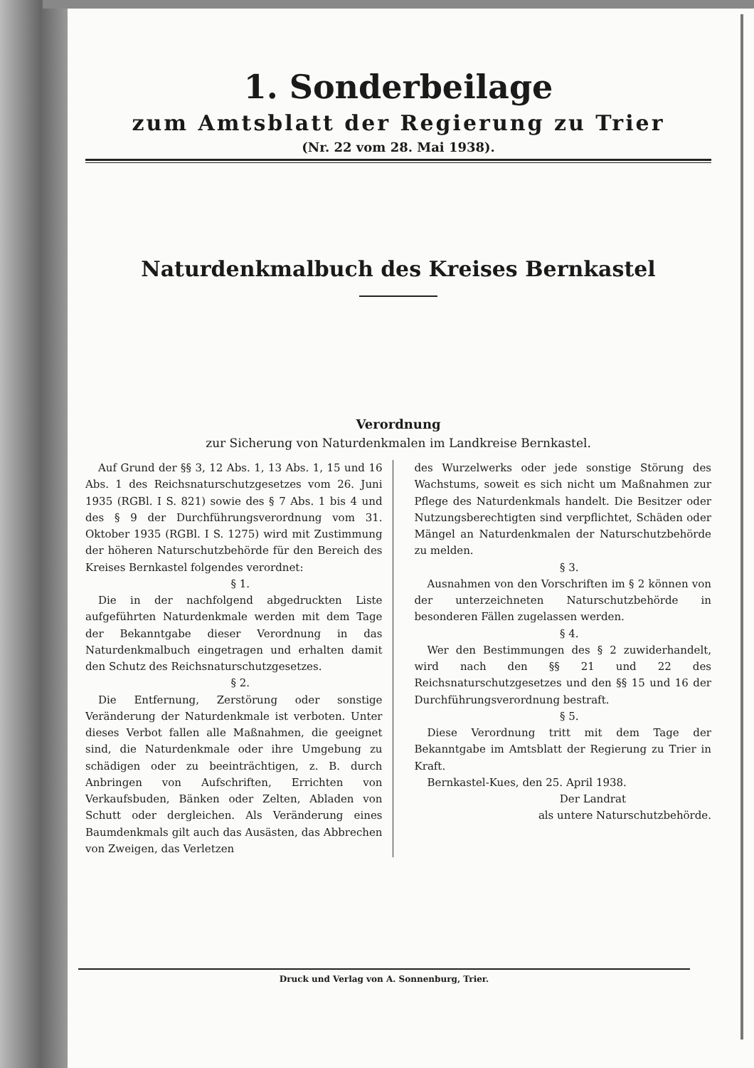1. Sonderbeilage
zum Amtsblatt der Regierung zu Trier
(Nr. 22 vom 28. Mai 1938).
Naturdenkmalbuch des Kreises Bernkastel
Verordnung
zur Sicherung von Naturdenkmalen im Landkreise Bernkastel.
Auf Grund der §§ 3, 12 Abs. 1, 13 Abs. 1, 15 und 16 Abs. 1 des Reichsnaturschutzgesetzes vom 26. Juni 1935 (RGBl. I S. 821) sowie des § 7 Abs. 1 bis 4 und des § 9 der Durchführungsverordnung vom 31. Oktober 1935 (RGBl. I S. 1275) wird mit Zustimmung der höheren Naturschutzbehörde für den Bereich des Kreises Bernkastel folgendes verordnet:
§ 1.
Die in der nachfolgend abgedruckten Liste aufgeführten Naturdenkmale werden mit dem Tage der Bekanntgabe dieser Verordnung in das Naturdenkmalbuch eingetragen und erhalten damit den Schutz des Reichsnaturschutzgesetzes.
§ 2.
Die Entfernung, Zerstörung oder sonstige Veränderung der Naturdenkmale ist verboten. Unter dieses Verbot fallen alle Maßnahmen, die geeignet sind, die Naturdenkmale oder ihre Umgebung zu schädigen oder zu beeinträchtigen, z. B. durch Anbringen von Aufschriften, Errichten von Verkaufsbuden, Bänken oder Zelten, Abladen von Schutt oder dergleichen. Als Veränderung eines Baumdenkmals gilt auch das Ausästen, das Abbrechen von Zweigen, das Verletzen
des Wurzelwerks oder jede sonstige Störung des Wachstums, soweit es sich nicht um Maßnahmen zur Pflege des Naturdenkmals handelt. Die Besitzer oder Nutzungsberechtigten sind verpflichtet, Schäden oder Mängel an Naturdenkmalen der Naturschutzbehörde zu melden.
§ 3.
Ausnahmen von den Vorschriften im § 2 können von der unterzeichneten Naturschutzbehörde in besonderen Fällen zugelassen werden.
§ 4.
Wer den Bestimmungen des § 2 zuwiderhandelt, wird nach den §§ 21 und 22 des Reichsnaturschutzgesetzes und den §§ 15 und 16 der Durchführungsverordnung bestraft.
§ 5.
Diese Verordnung tritt mit dem Tage der Bekanntgabe im Amtsblatt der Regierung zu Trier in Kraft.
Bernkastel-Kues, den 25. April 1938.
Der Landrat
als untere Naturschutzbehörde.
Druck und Verlag von A. Sonnenburg, Trier.